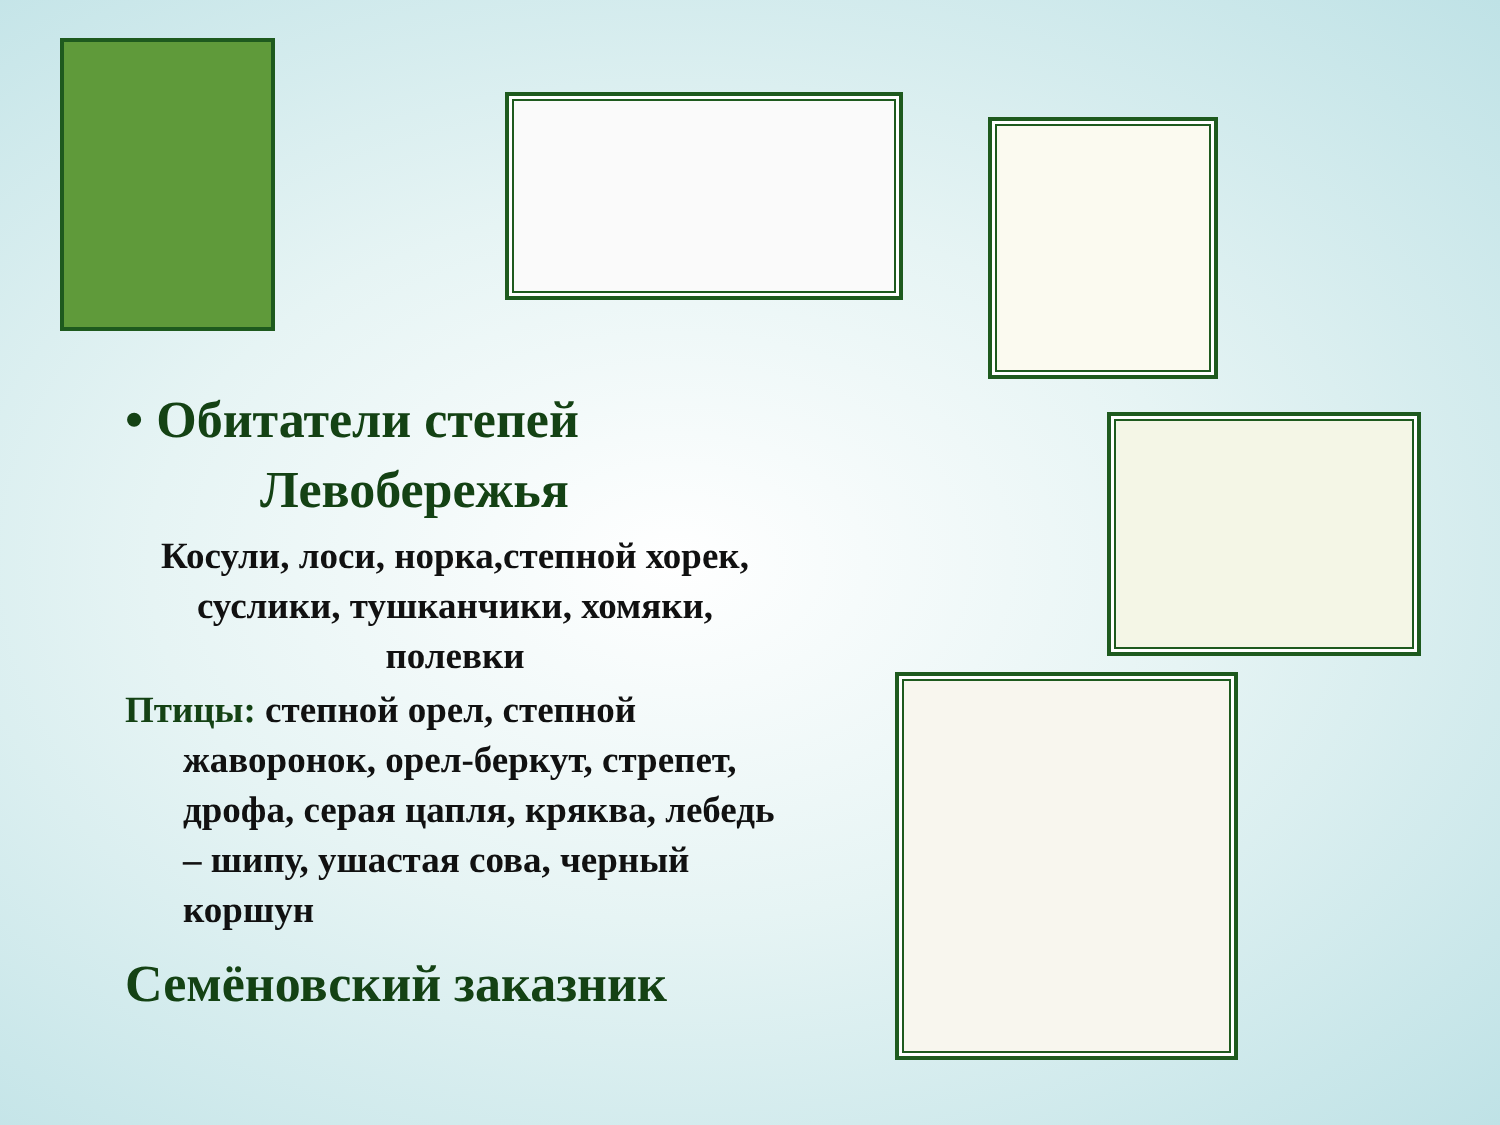• Обитатели степей
Левобережья
Косули, лоси, норка,степной хорек, суслики, тушканчики, хомяки, полевки
Птицы: степной орел, степной жаворонок, орел-беркут, стрепет, дрофа, серая цапля, кряква, лебедь – шипу, ушастая сова, черный коршун
Семёновский заказник